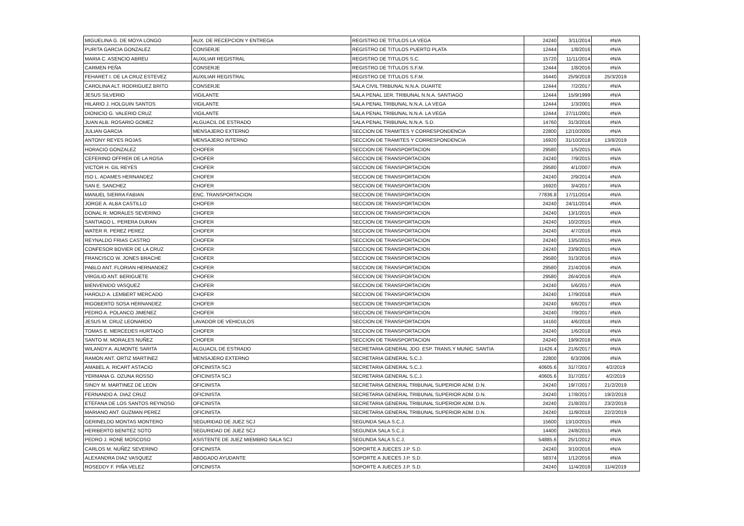| MIGUELINA G. DE MOYA LONGO | AUX. DE RECEPCION Y ENTREGA | REGISTRO DE TITULOS LA VEGA | 24240 | 3/11/2014 | #N/A |
| PURITA GARCIA GONZALEZ | CONSERJE | REGISTRO DE TITULOS PUERTO PLATA | 12444 | 1/8/2016 | #N/A |
| MARIA C. ASENCIO ABREU | AUXILIAR REGISTRAL | REGISTRO DE TITULOS S.C. | 15720 | 11/11/2014 | #N/A |
| CARMEN PEÑA | CONSERJE | REGISTRO DE TITULOS S.F.M. | 12444 | 1/8/2016 | #N/A |
| FEHARET I. DE LA CRUZ ESTEVEZ | AUXILIAR REGISTRAL | REGISTRO DE TITULOS S.F.M. | 16440 | 25/9/2018 | 25/3/2019 |
| CAROLINA ALT. RODRIGUEZ BRITO | CONSERJE | SALA CIVIL TRIBUNAL N.N.A. DUARTE | 12444 | 7/2/2017 | #N/A |
| JESUS SILVERIO | VIGILANTE | SALA PENAL 1ER. TRIBUNAL N.N.A. SANTIAGO | 12444 | 15/9/1999 | #N/A |
| HILARIO J. HOLGUIN SANTOS | VIGILANTE | SALA PENAL TRIBUNAL N.N.A. LA VEGA | 12444 | 1/3/2001 | #N/A |
| DIONICIO G. VALERIO CRUZ | VIGILANTE | SALA PENAL TRIBUNAL N.N.A. LA VEGA | 12444 | 27/11/2001 | #N/A |
| JUAN ALB. ROSARIO GOMEZ | ALGUACIL DE ESTRADO | SALA PENAL TRIBUNAL N.N.A. S.D. | 14760 | 31/3/2016 | #N/A |
| JULIAN GARCIA | MENSAJERO EXTERNO | SECCION DE TRAMITES Y CORRESPONDENCIA | 22800 | 12/10/2005 | #N/A |
| ANTONY REYES ROJAS | MENSAJERO INTERNO | SECCION DE TRAMITES Y CORRESPONDENCIA | 16920 | 31/10/2018 | 13/8/2019 |
| HORACIO GONZALEZ | CHOFER | SECCION DE TRANSPORTACION | 29580 | 1/5/2015 | #N/A |
| CEFERINO OFFRER DE LA ROSA | CHOFER | SECCION DE TRANSPORTACION | 24240 | 7/9/2015 | #N/A |
| VICTOR H. GIL REYES | CHOFER | SECCION DE TRANSPORTACION | 29580 | 4/1/2007 | #N/A |
| ISO L. ADAMES HERNANDEZ | CHOFER | SECCION DE TRANSPORTACION | 24240 | 2/9/2014 | #N/A |
| SAN E. SANCHEZ | CHOFER | SECCION DE TRANSPORTACION | 16920 | 3/4/2017 | #N/A |
| MANUEL SIERRA FABIAN | ENC. TRANSPORTACION | SECCION DE TRANSPORTACION | 77836.8 | 17/11/2014 | #N/A |
| JORGE A. ALBA CASTILLO | CHOFER | SECCION DE TRANSPORTACION | 24240 | 24/11/2014 | #N/A |
| DONAL R. MORALES SEVERINO | CHOFER | SECCION DE TRANSPORTACION | 24240 | 13/1/2015 | #N/A |
| SANTIAGO L. PERERA DURAN | CHOFER | SECCION DE TRANSPORTACION | 24240 | 10/2/2015 | #N/A |
| WATER R. PEREZ PEREZ | CHOFER | SECCION DE TRANSPORTACION | 24240 | 4/7/2016 | #N/A |
| REYNALDO FRIAS CASTRO | CHOFER | SECCION DE TRANSPORTACION | 24240 | 13/5/2015 | #N/A |
| CONFESOR BOVIER DE LA CRUZ | CHOFER | SECCION DE TRANSPORTACION | 24240 | 23/9/2015 | #N/A |
| FRANCISCO W. JONES BRACHE | CHOFER | SECCION DE TRANSPORTACION | 29580 | 31/3/2016 | #N/A |
| PABLO ANT. FLORIAN HERNANDEZ | CHOFER | SECCION DE TRANSPORTACION | 29580 | 21/4/2016 | #N/A |
| VIRGILIO ANT. BERIGUETE | CHOFER | SECCION DE TRANSPORTACION | 29580 | 26/4/2016 | #N/A |
| BIENVENIDO VASQUEZ | CHOFER | SECCION DE TRANSPORTACION | 24240 | 5/6/2017 | #N/A |
| HAROLD A. LEMBERT MERCADO | CHOFER | SECCION DE TRANSPORTACION | 24240 | 17/9/2018 | #N/A |
| RIGOBERTO SOSA HERNANDEZ | CHOFER | SECCION DE TRANSPORTACION | 24240 | 6/6/2017 | #N/A |
| PEDRO A. POLANCO JIMENEZ | CHOFER | SECCION DE TRANSPORTACION | 24240 | 7/9/2017 | #N/A |
| JESUS M. CRUZ LEONARDO | LAVADOR DE VEHICULOS | SECCION DE TRANSPORTACION | 14160 | 4/6/2018 | #N/A |
| TOMAS E. MERCEDES HURTADO | CHOFER | SECCION DE TRANSPORTACION | 24240 | 1/6/2018 | #N/A |
| SANTO M. MORALES NUÑEZ | CHOFER | SECCION DE TRANSPORTACION | 24240 | 19/9/2018 | #N/A |
| WILANDY A. ALMONTE SARITA | ALGUACIL DE ESTRADO | SECRETARIA GENERAL JDO. ESP. TRANS.Y MUNIC. SANTIA | 11426.4 | 21/6/2017 | #N/A |
| RAMON ANT. ORTIZ MARTINEZ | MENSAJERO EXTERNO | SECRETARIA GENERAL S.C.J. | 22800 | 6/3/2006 | #N/A |
| AMABEL A. RICART ASTACIO | OFICINISTA SCJ | SECRETARIA GENERAL S.C.J. | 40605.6 | 31/7/2017 | 4/2/2019 |
| YERMANA G. OZUNA ROSSO | OFICINISTA SCJ | SECRETARIA GENERAL S.C.J. | 40605.6 | 31/7/2017 | 4/2/2019 |
| SINDY M. MARTINEZ DE LEON | OFICINISTA | SECRETARIA GENERAL TRIBUNAL SUPERIOR ADM. D.N. | 24240 | 19/7/2017 | 21/2/2019 |
| FERNANDO A. DIAZ CRUZ | OFICINISTA | SECRETARIA GENERAL TRIBUNAL SUPERIOR ADM. D.N. | 24240 | 17/8/2017 | 19/2/2019 |
| ETEFANA DE LOS SANTOS REYNOSO | OFICINISTA | SECRETARIA GENERAL TRIBUNAL SUPERIOR ADM. D.N. | 24240 | 21/8/2017 | 23/2/2019 |
| MARIANO ANT. GUZMAN PEREZ | OFICINISTA | SECRETARIA GENERAL TRIBUNAL SUPERIOR ADM. D.N. | 24240 | 11/9/2018 | 22/2/2019 |
| GERINELDO MONTAS MONTERO | SEGURIDAD DE JUEZ SCJ | SEGUNDA SALA S.C.J. | 15600 | 13/10/2015 | #N/A |
| HERIBERTO BENITEZ SOTO | SEGURIDAD DE JUEZ SCJ | SEGUNDA SALA S.C.J. | 14400 | 24/8/2015 | #N/A |
| PEDRO J. RONE MOSCOSO | ASISTENTE DE JUEZ MIEMBRO SALA SCJ | SEGUNDA SALA S.C.J. | 54885.6 | 25/1/2012 | #N/A |
| CARLOS M. NUÑEZ SEVERINO | OFICINISTA | SOPORTE A JUECES J.P. S.D. | 24240 | 3/10/2016 | #N/A |
| ALEXANDRA DIAZ VASQUEZ | ABOGADO AYUDANTE | SOPORTE A JUECES J.P. S.D. | 58374 | 1/12/2016 | #N/A |
| ROSEDDY F. PIÑA VELEZ | OFICINISTA | SOPORTE A JUECES J.P. S.D. | 24240 | 11/4/2018 | 11/4/2019 |